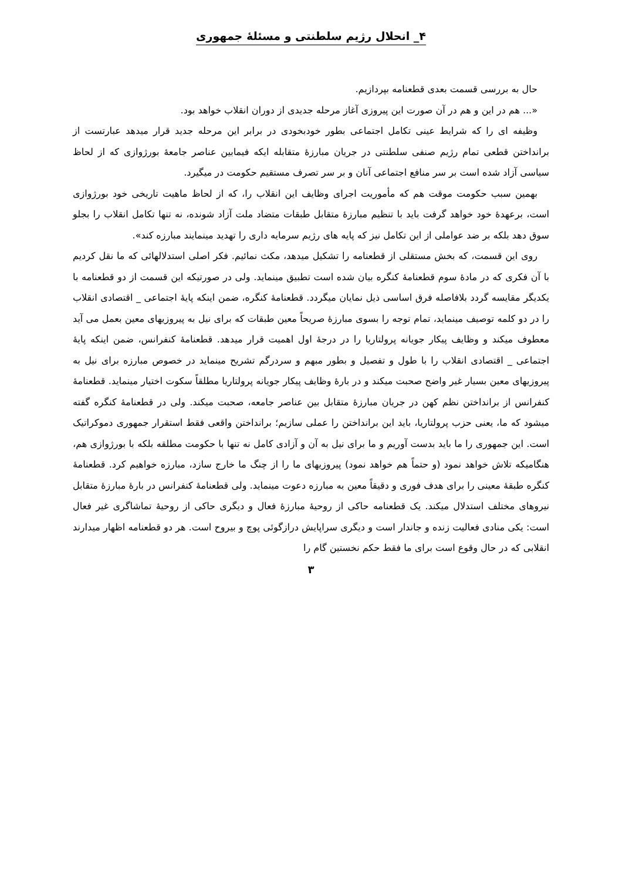۴_ انحلال رژیم سلطنتی و مسئلهٔ جمهوری
حال به بررسی قسمت بعدی قطعنامه بپردازیم.
«... هم در این و هم در آن صورت این پیروزی آغاز مرحله جدیدی از دوران انقلاب خواهد بود.
وظیفه ای را که شرایط عینی تکامل اجتماعی بطور خودبخودی در برابر این مرحله جدید قرار میدهد عبارتست از برانداختن قطعی تمام رژیم صنفی سلطنتی در جریان مبارزهٔ متقابله ایکه فیمابین عناصر جامعهٔ بورژوازی که از لحاظ سیاسی آزاد شده است بر سر منافع اجتماعی آنان و بر سر تصرف مستقیم حکومت در میگیرد.
بهمین سبب حکومت موقت هم که مأموریت اجرای وظایف این انقلاب را، که از لحاظ ماهیت تاریخی خود بورژوازی است، برعهدهٔ خود خواهد گرفت باید با تنظیم مبارزهٔ متقابل طبقات متضاد ملت آزاد شونده، نه تنها تکامل انقلاب را بجلو سوق دهد بلکه بر ضد عواملی از این تکامل نیز که پایه های رژیم سرمایه داری را تهدید مینمایند مبارزه کند».
روی این قسمت، که بخش مستقلی از قطعنامه را تشکیل میدهد، مکث نمائیم. فکر اصلی استدلالهائی که ما نقل کردیم با آن فکری که در مادهٔ سوم قطعنامهٔ کنگره بیان شده است تطبیق مینماید. ولی در صورتیکه این قسمت از دو قطعنامه با یکدیگر مقایسه گردد بلافاصله فرق اساسی ذیل نمایان میگردد. قطعنامهٔ کنگره، ضمن اینکه پایهٔ اجتماعی _ اقتصادی انقلاب را در دو کلمه توصیف مینماید، تمام توجه را بسوی مبارزهٔ صریحاً معین طبقات که برای نیل به پیروزیهای معین بعمل می آید معطوف میکند و وظایف پیکار جویانه پرولتاریا را در درجهٔ اول اهمیت قرار میدهد. قطعنامهٔ کنفرانس، ضمن اینکه پایهٔ اجتماعی _ اقتصادی انقلاب را با طول و تفصیل و بطور مبهم و سردرگم تشریح مینماید در خصوص مبارزه برای نیل به پیروزیهای معین بسیار غیر واضح صحبت میکند و در بارهٔ وظایف پیکار جویانه پرولتاریا مطلقاً سکوت اختیار مینماید. قطعنامهٔ کنفرانس از برانداختن نظم کهن در جریان مبارزهٔ متقابل بین عناصر جامعه، صحبت میکند. ولی در قطعنامهٔ کنگره گفته میشود که ما، یعنی حزب پرولتاریا، باید این برانداختن را عملی سازیم؛ برانداختن واقعی فقط استقرار جمهوری دموکراتیک است. این جمهوری را ما باید بدست آوریم و ما برای نیل به آن و آزادی کامل نه تنها با حکومت مطلقه بلکه با بورژوازی هم، هنگامیکه تلاش خواهد نمود (و حتماً هم خواهد نمود) پیروزیهای ما را از چنگ ما خارج سازد، مبارزه خواهیم کرد. قطعنامهٔ کنگره طبقهٔ معینی را برای هدف فوری و دقیقاً معین به مبارزه دعوت مینماید. ولی قطعنامهٔ کنفرانس در بارهٔ مبارزهٔ متقابل نیروهای مختلف استدلال میکند. یک قطعنامه حاکی از روحیهٔ مبارزهٔ فعال و دیگری حاکی از روحیهٔ تماشاگری غیر فعال است: یکی منادی فعالیت زنده و جاندار است و دیگری سراپایش درازگوئی پوچ و بیروح است. هر دو قطعنامه اظهار میدارند انقلابی که در حال وقوع است برای ما فقط حکم نخستین گام را
۳